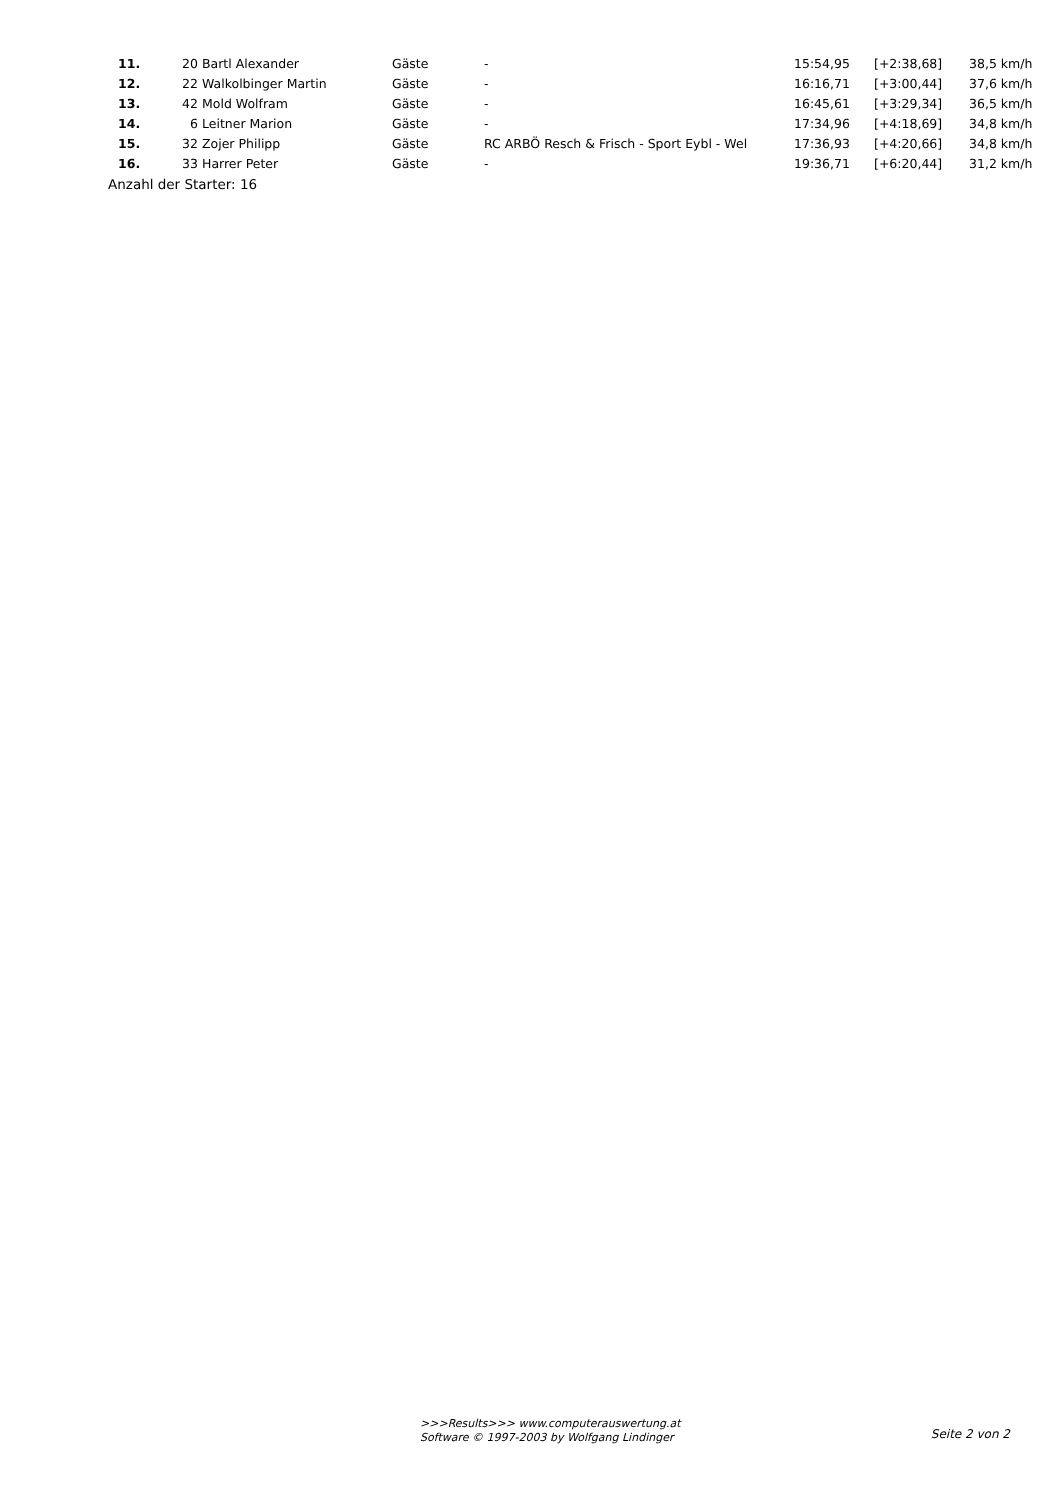| 11. | 20 | Bartl Alexander | Gäste | - | 15:54,95 | [+2:38,68] | 38,5 km/h |
| 12. | 22 | Walkolbinger Martin | Gäste | - | 16:16,71 | [+3:00,44] | 37,6 km/h |
| 13. | 42 | Mold Wolfram | Gäste | - | 16:45,61 | [+3:29,34] | 36,5 km/h |
| 14. | 6 | Leitner Marion | Gäste | - | 17:34,96 | [+4:18,69] | 34,8 km/h |
| 15. | 32 | Zojer Philipp | Gäste | RC ARBÖ Resch & Frisch - Sport Eybl - Wel | 17:36,93 | [+4:20,66] | 34,8 km/h |
| 16. | 33 | Harrer Peter | Gäste | - | 19:36,71 | [+6:20,44] | 31,2 km/h |
Anzahl der Starter: 16
>>>Results>>> www.computerauswertung.at
Software © 1997-2003 by Wolfgang Lindinger
Seite 2 von 2